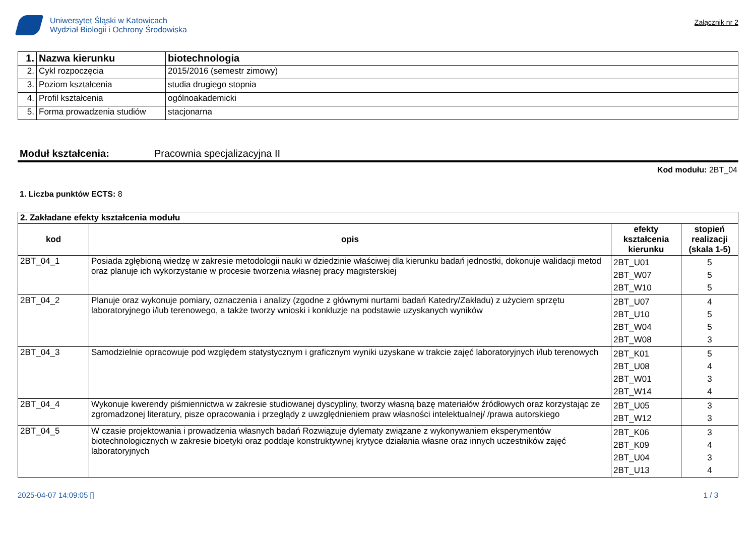Uniwersytet Śląski w Katowicach
Wydział Biologii i Ochrony Środowiska
Załącznik nr 2
| 1. | Nazwa kierunku | biotechnologia |
| 2. | Cykl rozpoczęcia | 2015/2016 (semestr zimowy) |
| 3. | Poziom kształcenia | studia drugiego stopnia |
| 4. | Profil kształcenia | ogólnoakademicki |
| 5. | Forma prowadzenia studiów | stacjonarna |
Moduł kształcenia: Pracownia specjalizacyjna II
Kod modułu: 2BT_04
1. Liczba punktów ECTS: 8
| 2. Zakładane efekty kształcenia modułu | | | |
| kod | opis | efekty kształcenia kierunku | stopień realizacji (skala 1-5) |
| 2BT_04_1 | Posiada zgłębioną wiedzę w zakresie metodologii nauki w dziedzinie właściwej dla kierunku badań jednostki, dokonuje walidacji metod oraz planuje ich wykorzystanie w procesie tworzenia własnej pracy magisterskiej | 2BT_U01 2BT_W07 2BT_W10 | 5 5 5 |
| 2BT_04_2 | Planuje oraz wykonuje pomiary, oznaczenia i analizy (zgodne z głównymi nurtami badań Katedry/Zakładu) z użyciem sprzętu laboratoryjnego i/lub terenowego, a także tworzy wnioski i konkluzje na podstawie uzyskanych wyników | 2BT_U07 2BT_U10 2BT_W04 2BT_W08 | 4 5 5 3 |
| 2BT_04_3 | Samodzielnie opracowuje pod względem statystycznym i graficznym wyniki uzyskane w trakcie zajęć laboratoryjnych i/lub terenowych | 2BT_K01 2BT_U08 2BT_W01 2BT_W14 | 5 4 3 4 |
| 2BT_04_4 | Wykonuje kwerendy piśmiennictwa w zakresie studiowanej dyscypliny, tworzy własną bazę materiałów źródłowych oraz korzystając ze zgromadzonej literatury, pisze opracowania i przeglądy z uwzględnieniem praw własności intelektualnej/ /prawa autorskiego | 2BT_U05 2BT_W12 | 3 3 |
| 2BT_04_5 | W czasie projektowania i prowadzenia własnych badań Rozwiązuje dylematy związane z wykonywaniem eksperymentów biotechnologicznych w zakresie bioetyki oraz poddaje konstruktywnej krytyce działania własne oraz innych uczestników zajęć laboratoryjnych | 2BT_K06 2BT_K09 2BT_U04 2BT_U13 | 3 4 3 4 |
2025-04-07 14:09:05 [] 1 / 3